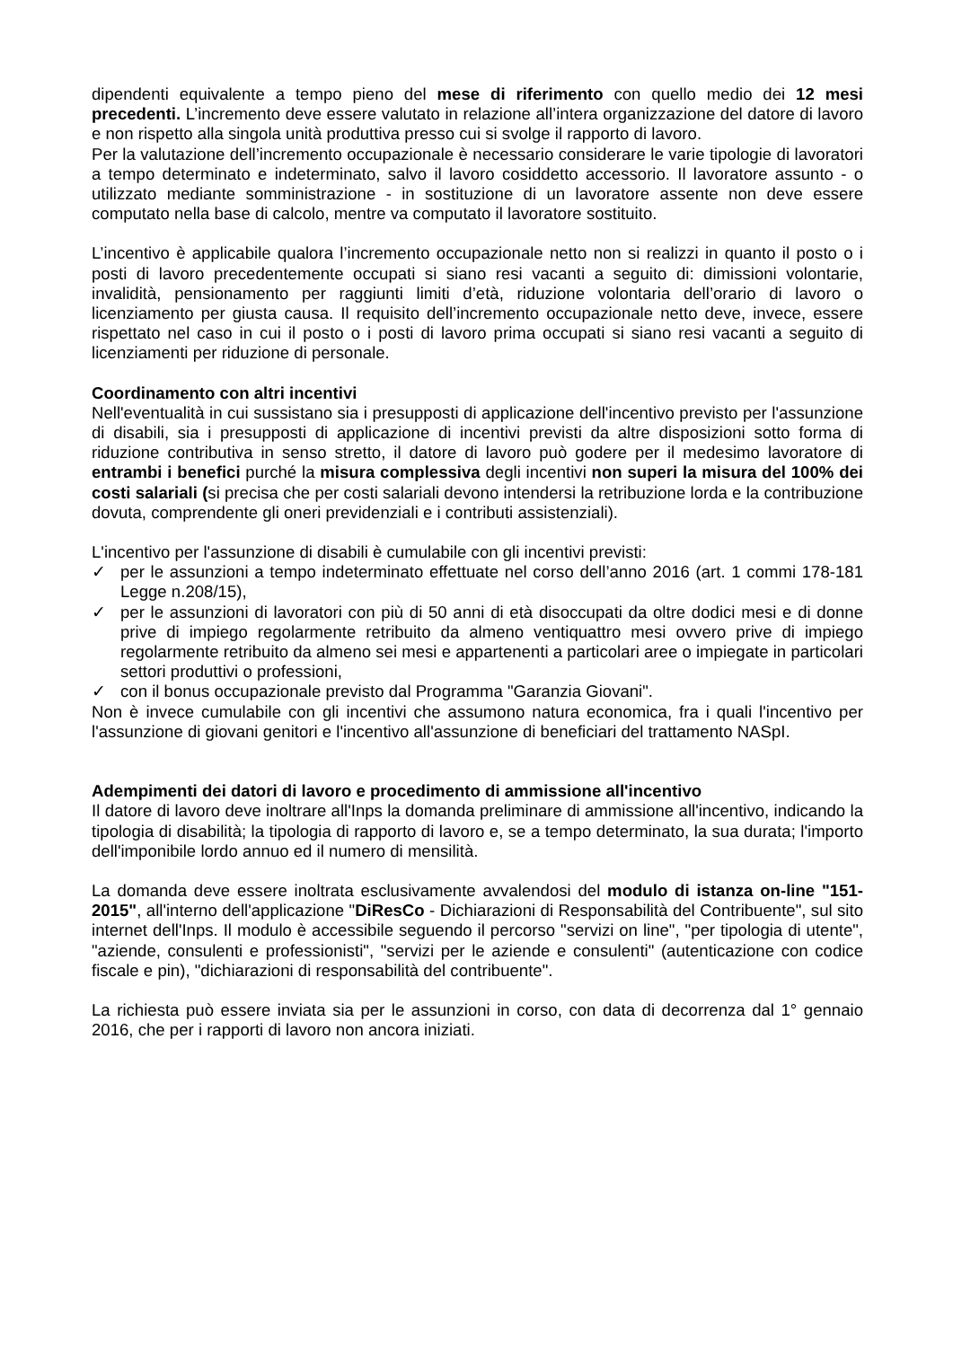dipendenti equivalente a tempo pieno del mese di riferimento con quello medio dei 12 mesi precedenti. L’incremento deve essere valutato in relazione all’intera organizzazione del datore di lavoro e non rispetto alla singola unità produttiva presso cui si svolge il rapporto di lavoro.
Per la valutazione dell’incremento occupazionale è necessario considerare le varie tipologie di lavoratori a tempo determinato e indeterminato, salvo il lavoro cosiddetto accessorio. Il lavoratore assunto - o utilizzato mediante somministrazione - in sostituzione di un lavoratore assente non deve essere computato nella base di calcolo, mentre va computato il lavoratore sostituito.
L’incentivo è applicabile qualora l’incremento occupazionale netto non si realizzi in quanto il posto o i posti di lavoro precedentemente occupati si siano resi vacanti a seguito di: dimissioni volontarie, invalidità, pensionamento per raggiunti limiti d’età, riduzione volontaria dell’orario di lavoro o licenziamento per giusta causa. Il requisito dell’incremento occupazionale netto deve, invece, essere rispettato nel caso in cui il posto o i posti di lavoro prima occupati si siano resi vacanti a seguito di licenziamenti per riduzione di personale.
Coordinamento con altri incentivi
Nell'eventualità in cui sussistano sia i presupposti di applicazione dell'incentivo previsto per l'assunzione di disabili, sia i presupposti di applicazione di incentivi previsti da altre disposizioni sotto forma di riduzione contributiva in senso stretto, il datore di lavoro può godere per il medesimo lavoratore di entrambi i benefici purché la misura complessiva degli incentivi non superi la misura del 100% dei costi salariali (si precisa che per costi salariali devono intendersi la retribuzione lorda e la contribuzione dovuta, comprendente gli oneri previdenziali e i contributi assistenziali).
L'incentivo per l'assunzione di disabili è cumulabile con gli incentivi previsti:
✓ per le assunzioni a tempo indeterminato effettuate nel corso dell’anno 2016 (art. 1 commi 178-181 Legge n.208/15),
✓ per le assunzioni di lavoratori con più di 50 anni di età disoccupati da oltre dodici mesi e di donne prive di impiego regolarmente retribuito da almeno ventiquattro mesi ovvero prive di impiego regolarmente retribuito da almeno sei mesi e appartenenti a particolari aree o impiegate in particolari settori produttivi o professioni,
✓ con il bonus occupazionale previsto dal Programma "Garanzia Giovani".
Non è invece cumulabile con gli incentivi che assumono natura economica, fra i quali l'incentivo per l'assunzione di giovani genitori e l'incentivo all'assunzione di beneficiari del trattamento NASpI.
Adempimenti dei datori di lavoro e procedimento di ammissione all'incentivo
Il datore di lavoro deve inoltrare all'Inps la domanda preliminare di ammissione all'incentivo, indicando la tipologia di disabilità; la tipologia di rapporto di lavoro e, se a tempo determinato, la sua durata; l'importo dell'imponibile lordo annuo ed il numero di mensilità.
La domanda deve essere inoltrata esclusivamente avvalendosi del modulo di istanza on-line "151-2015", all'interno dell'applicazione "DiResCo - Dichiarazioni di Responsabilità del Contribuente", sul sito internet dell'Inps. Il modulo è accessibile seguendo il percorso "servizi on line", "per tipologia di utente", "aziende, consulenti e professionisti", "servizi per le aziende e consulenti" (autenticazione con codice fiscale e pin), "dichiarazioni di responsabilità del contribuente".
La richiesta può essere inviata sia per le assunzioni in corso, con data di decorrenza dal 1° gennaio 2016, che per i rapporti di lavoro non ancora iniziati.